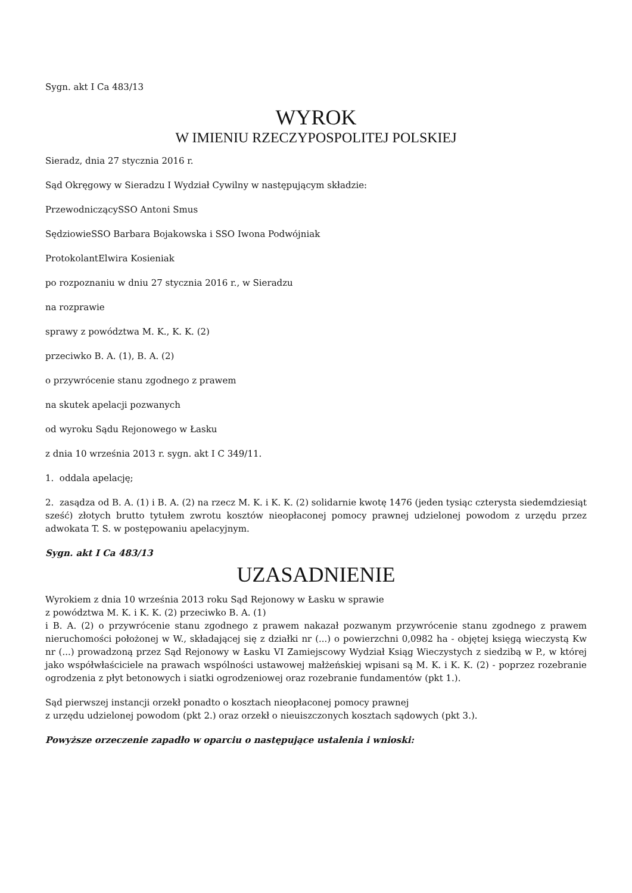Sygn. akt I Ca 483/13
WYROK
W IMIENIU RZECZYPOSPOLITEJ POLSKIEJ
Sieradz, dnia 27 stycznia 2016 r.
Sąd Okręgowy w Sieradzu I Wydział Cywilny w następującym składzie:
PrzewodniczącySSO Antoni Smus
SędziowieSSO Barbara Bojakowska i SSO Iwona Podwójniak
ProtokolantElwira Kosieniak
po rozpoznaniu w dniu 27 stycznia 2016 r., w Sieradzu
na rozprawie
sprawy z powództwa M. K., K. K. (2)
przeciwko B. A. (1), B. A. (2)
o przywrócenie stanu zgodnego z prawem
na skutek apelacji pozwanych
od wyroku Sądu Rejonowego w Łasku
z dnia 10 września 2013 r. sygn. akt I C 349/11.
1. oddala apelację;
2. zasądza od B. A. (1) i B. A. (2) na rzecz M. K. i K. K. (2) solidarnie kwotę 1476 (jeden tysiąc czterysta siedemdziesiąt sześć) złotych brutto tytułem zwrotu kosztów nieopłaconej pomocy prawnej udzielonej powodom z urzędu przez adwokata T. S. w postępowaniu apelacyjnym.
Sygn. akt I Ca 483/13
UZASADNIENIE
Wyrokiem z dnia 10 września 2013 roku Sąd Rejonowy w Łasku w sprawie
z powództwa M. K. i K. K. (2) przeciwko B. A. (1)
i B. A. (2) o przywrócenie stanu zgodnego z prawem nakazał pozwanym przywrócenie stanu zgodnego z prawem nieruchomości położonej w W., składającej się z działki nr (...) o powierzchni 0,0982 ha - objętej księgą wieczystą Kw nr (...) prowadzoną przez Sąd Rejonowy w Łasku VI Zamiejscowy Wydział Ksiąg Wieczystych z siedzibą w P., w której jako współwłaściciele na prawach wspólności ustawowej małżeńskiej wpisani są M. K. i K. K. (2) - poprzez rozebranie ogrodzenia z płyt betonowych i siatki ogrodzeniowej oraz rozebranie fundamentów (pkt 1.).
Sąd pierwszej instancji orzekł ponadto o kosztach nieopłaconej pomocy prawnej
z urzędu udzielonej powodom (pkt 2.) oraz orzekł o nieuiszczonych kosztach sądowych (pkt 3.).
Powyższe orzeczenie zapadło w oparciu o następujące ustalenia i wnioski: